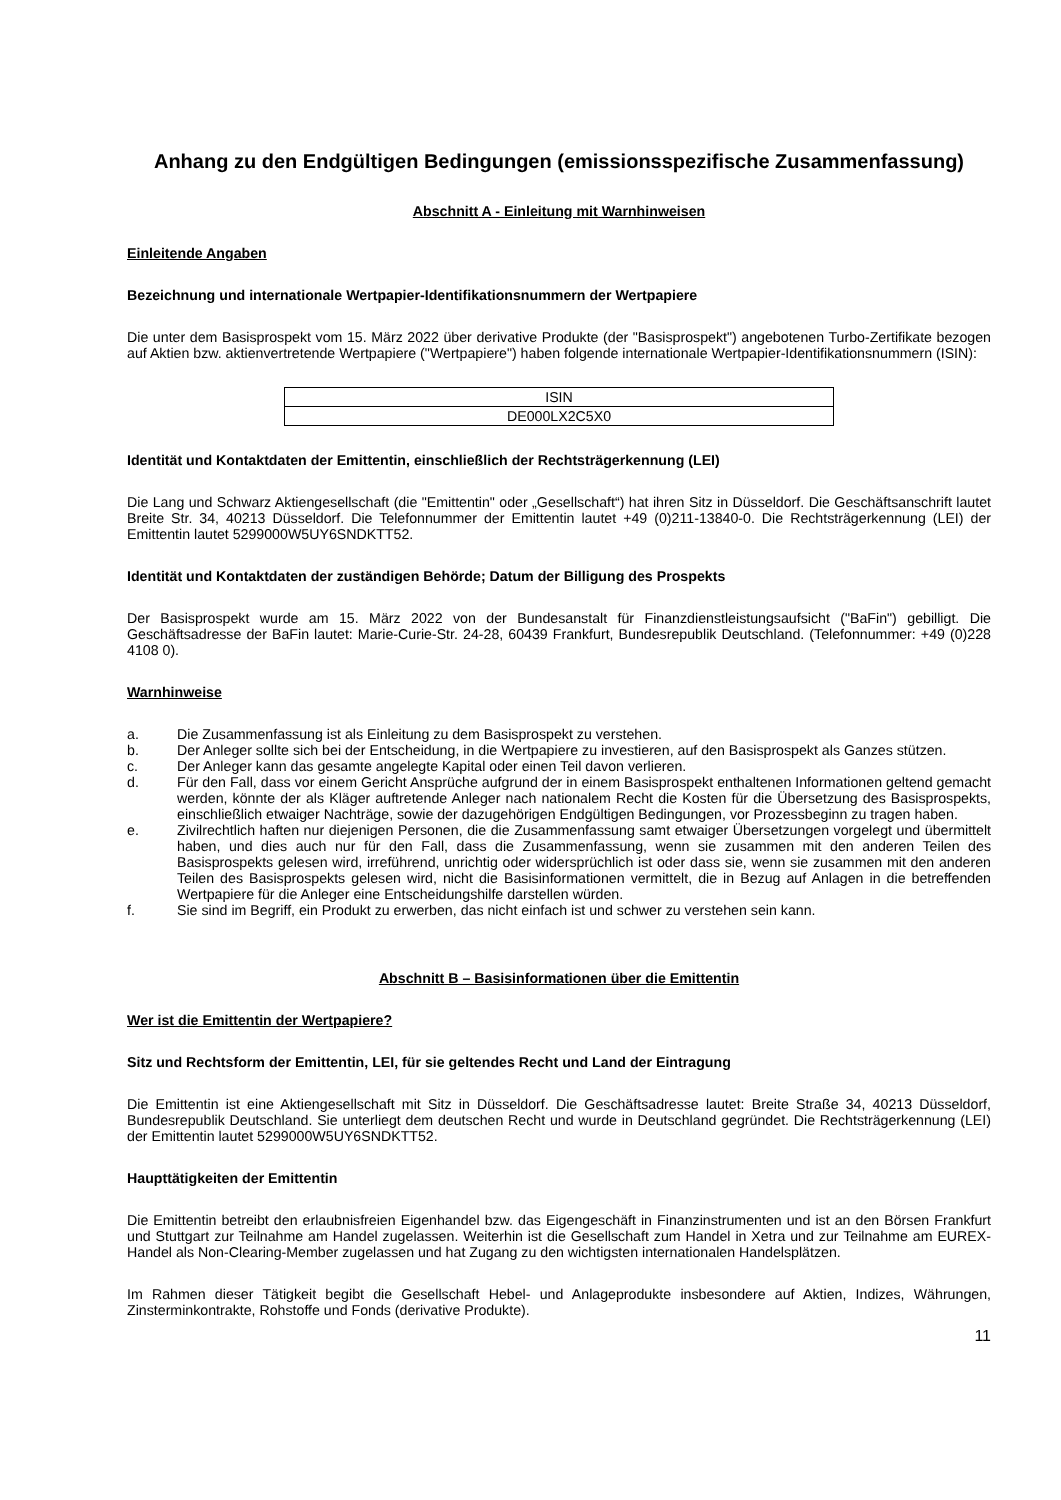Anhang zu den Endgültigen Bedingungen (emissionsspezifische Zusammenfassung)
Abschnitt A - Einleitung mit Warnhinweisen
Einleitende Angaben
Bezeichnung und internationale Wertpapier-Identifikationsnummern der Wertpapiere
Die unter dem Basisprospekt vom 15. März 2022 über derivative Produkte (der "Basisprospekt") angebotenen Turbo-Zertifikate bezogen auf Aktien bzw. aktienvertretende Wertpapiere ("Wertpapiere") haben folgende internationale Wertpapier-Identifikationsnummern (ISIN):
| ISIN |
| DE000LX2C5X0 |
Identität und Kontaktdaten der Emittentin, einschließlich der Rechtsträgerkennung (LEI)
Die Lang und Schwarz Aktiengesellschaft (die "Emittentin" oder „Gesellschaft“) hat ihren Sitz in Düsseldorf. Die Geschäftsanschrift lautet Breite Str. 34, 40213 Düsseldorf. Die Telefonnummer der Emittentin lautet +49 (0)211-13840-0. Die Rechtsträgerkennung (LEI) der Emittentin lautet 5299000W5UY6SNDKTT52.
Identität und Kontaktdaten der zuständigen Behörde; Datum der Billigung des Prospekts
Der Basisprospekt wurde am 15. März 2022 von der Bundesanstalt für Finanzdienstleistungsaufsicht ("BaFin") gebilligt. Die Geschäftsadresse der BaFin lautet: Marie-Curie-Str. 24-28, 60439 Frankfurt, Bundesrepublik Deutschland. (Telefonnummer: +49 (0)228 4108 0).
Warnhinweise
a. Die Zusammenfassung ist als Einleitung zu dem Basisprospekt zu verstehen.
b. Der Anleger sollte sich bei der Entscheidung, in die Wertpapiere zu investieren, auf den Basisprospekt als Ganzes stützen.
c. Der Anleger kann das gesamte angelegte Kapital oder einen Teil davon verlieren.
d. Für den Fall, dass vor einem Gericht Ansprüche aufgrund der in einem Basisprospekt enthaltenen Informationen geltend gemacht werden, könnte der als Kläger auftretende Anleger nach nationalem Recht die Kosten für die Übersetzung des Basisprospekts, einschließlich etwaiger Nachträge, sowie der dazugehörigen Endgültigen Bedingungen, vor Prozessbeginn zu tragen haben.
e. Zivilrechtlich haften nur diejenigen Personen, die die Zusammenfassung samt etwaiger Übersetzungen vorgelegt und übermittelt haben, und dies auch nur für den Fall, dass die Zusammenfassung, wenn sie zusammen mit den anderen Teilen des Basisprospekts gelesen wird, irreführend, unrichtig oder widersprüchlich ist oder dass sie, wenn sie zusammen mit den anderen Teilen des Basisprospekts gelesen wird, nicht die Basisinformationen vermittelt, die in Bezug auf Anlagen in die betreffenden Wertpapiere für die Anleger eine Entscheidungshilfe darstellen würden.
f. Sie sind im Begriff, ein Produkt zu erwerben, das nicht einfach ist und schwer zu verstehen sein kann.
Abschnitt B – Basisinformationen über die Emittentin
Wer ist die Emittentin der Wertpapiere?
Sitz und Rechtsform der Emittentin, LEI, für sie geltendes Recht und Land der Eintragung
Die Emittentin ist eine Aktiengesellschaft mit Sitz in Düsseldorf. Die Geschäftsadresse lautet: Breite Straße 34, 40213 Düsseldorf, Bundesrepublik Deutschland. Sie unterliegt dem deutschen Recht und wurde in Deutschland gegründet. Die Rechtsträgerkennung (LEI) der Emittentin lautet 5299000W5UY6SNDKTT52.
Haupttätigkeiten der Emittentin
Die Emittentin betreibt den erlaubnisfreien Eigenhandel bzw. das Eigengeschäft in Finanzinstrumenten und ist an den Börsen Frankfurt und Stuttgart zur Teilnahme am Handel zugelassen. Weiterhin ist die Gesellschaft zum Handel in Xetra und zur Teilnahme am EUREX-Handel als Non-Clearing-Member zugelassen und hat Zugang zu den wichtigsten internationalen Handelsplätzen.
Im Rahmen dieser Tätigkeit begibt die Gesellschaft Hebel- und Anlageprodukte insbesondere auf Aktien, Indizes, Währungen, Zinsterminkontrakte, Rohstoffe und Fonds (derivative Produkte).
11